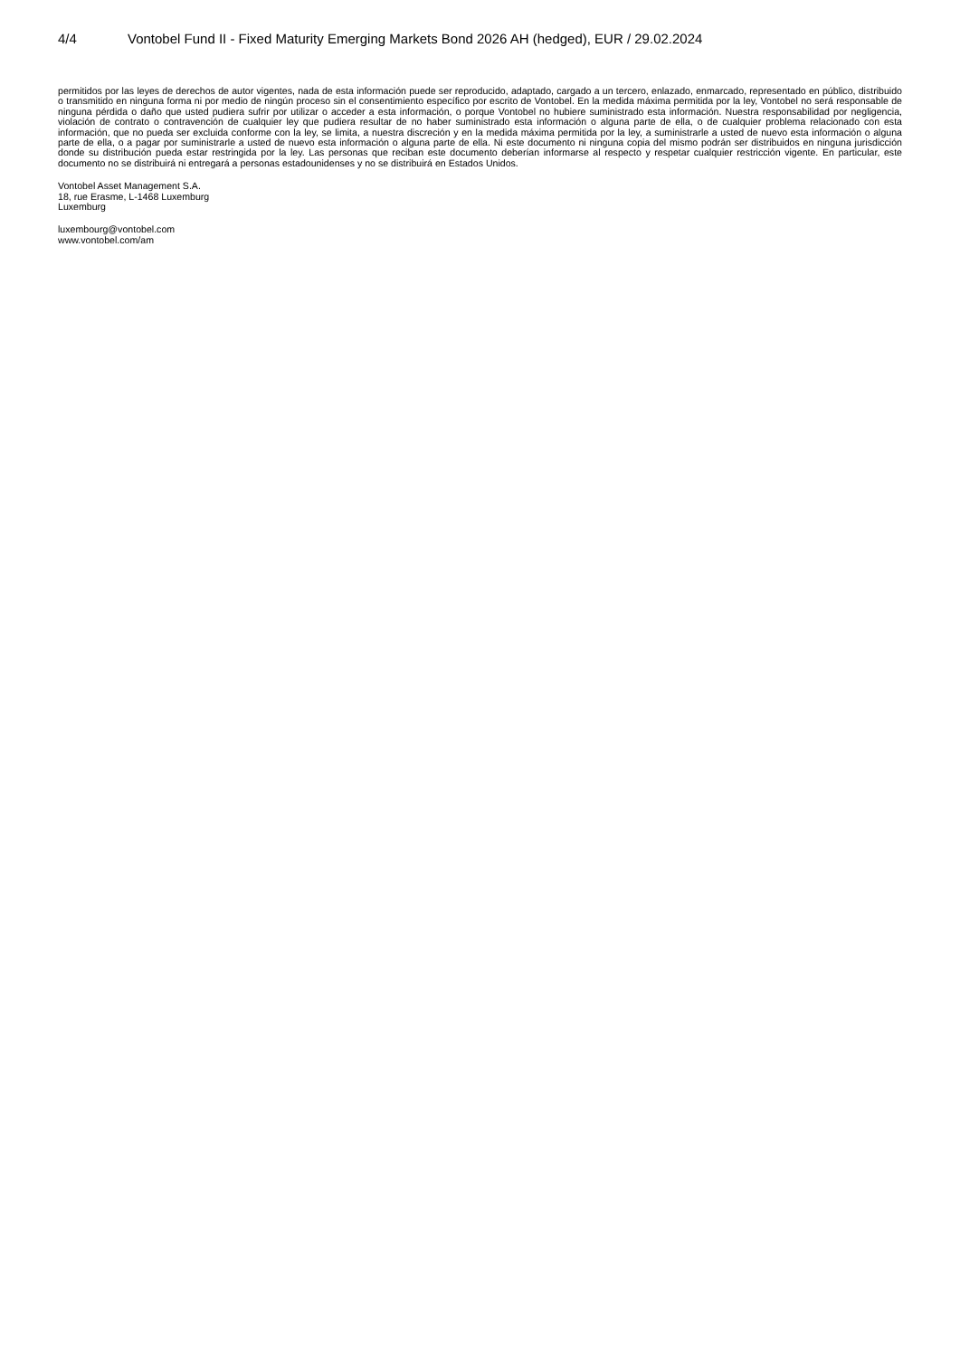4/4 Vontobel Fund II - Fixed Maturity Emerging Markets Bond 2026 AH (hedged), EUR / 29.02.2024
permitidos por las leyes de derechos de autor vigentes, nada de esta información puede ser reproducido, adaptado, cargado a un tercero, enlazado, enmarcado, representado en público, distribuido o transmitido en ninguna forma ni por medio de ningún proceso sin el consentimiento específico por escrito de Vontobel. En la medida máxima permitida por la ley, Vontobel no será responsable de ninguna pérdida o daño que usted pudiera sufrir por utilizar o acceder a esta información, o porque Vontobel no hubiere suministrado esta información. Nuestra responsabilidad por negligencia, violación de contrato o contravención de cualquier ley que pudiera resultar de no haber suministrado esta información o alguna parte de ella, o de cualquier problema relacionado con esta información, que no pueda ser excluida conforme con la ley, se limita, a nuestra discreción y en la medida máxima permitida por la ley, a suministrarle a usted de nuevo esta información o alguna parte de ella, o a pagar por suministrarle a usted de nuevo esta información o alguna parte de ella. Ni este documento ni ninguna copia del mismo podrán ser distribuidos en ninguna jurisdicción donde su distribución pueda estar restringida por la ley. Las personas que reciban este documento deberían informarse al respecto y respetar cualquier restricción vigente. En particular, este documento no se distribuirá ni entregará a personas estadounidenses y no se distribuirá en Estados Unidos.
Vontobel Asset Management S.A.
18, rue Erasme, L-1468 Luxemburg
Luxemburg
luxembourg@vontobel.com
www.vontobel.com/am